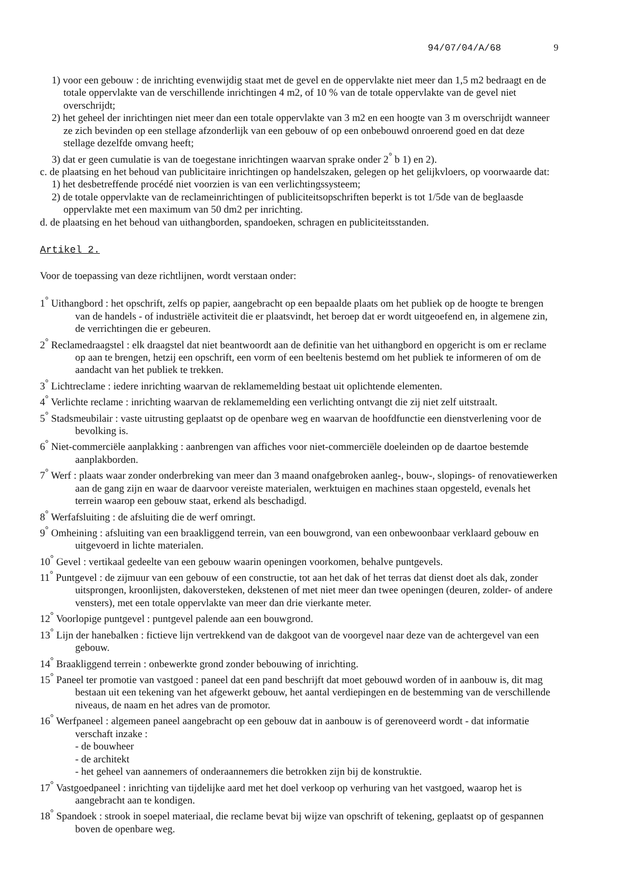94/07/04/A/68 9
1) voor een gebouw : de inrichting evenwijdig staat met de gevel en de oppervlakte niet meer dan 1,5 m2 bedraagt en de totale oppervlakte van de verschillende inrichtingen 4 m2, of 10 % van de totale oppervlakte van de gevel niet overschrijdt;
2) het geheel der inrichtingen niet meer dan een totale oppervlakte van 3 m2 en een hoogte van 3 m overschrijdt wanneer ze zich bevinden op een stellage afzonderlijk van een gebouw of op een onbebouwd onroerend goed en dat deze stellage dezelfde omvang heeft;
3) dat er geen cumulatie is van de toegestane inrichtingen waarvan sprake onder 2<sup>°</sup> b 1) en 2).
c. de plaatsing en het behoud van publicitaire inrichtingen op handelszaken, gelegen op het gelijkvloers, op voorwaarde dat:
1) het desbetreffende procédé niet voorzien is van een verlichtingssysteem;
2) de totale oppervlakte van de reclameinrichtingen of publiciteitsopschriften beperkt is tot 1/5de van de beglaasde oppervlakte met een maximum van 50 dm2 per inrichting.
d. de plaatsing en het behoud van uithangborden, spandoeken, schragen en publiciteitsstanden.
Artikel 2.
Voor de toepassing van deze richtlijnen, wordt verstaan onder:
1<sup>°</sup> Uithangbord : het opschrift, zelfs op papier, aangebracht op een bepaalde plaats om het publiek op de hoogte te brengen van de handels - of industriële activiteit die er plaatsvindt, het beroep dat er wordt uitgeoefend en, in algemene zin, de verrichtingen die er gebeuren.
2<sup>°</sup> Reclamedraagstel : elk draagstel dat niet beantwoordt aan de definitie van het uithangbord en opgericht is om er reclame op aan te brengen, hetzij een opschrift, een vorm of een beeltenis bestemd om het publiek te informeren of om de aandacht van het publiek te trekken.
3<sup>°</sup> Lichtreclame : iedere inrichting waarvan de reklamemelding bestaat uit oplichtende elementen.
4<sup>°</sup> Verlichte reclame : inrichting waarvan de reklamemelding een verlichting ontvangt die zij niet zelf uitstraalt.
5<sup>°</sup> Stadsmeubilair : vaste uitrusting geplaatst op de openbare weg en waarvan de hoofdfunctie een dienstverlening voor de bevolking is.
6<sup>°</sup> Niet-commerciële aanplakking : aanbrengen van affiches voor niet-commerciële doeleinden op de daartoe bestemde aanplakborden.
7<sup>°</sup> Werf : plaats waar zonder onderbreking van meer dan 3 maand onafgebroken aanleg-, bouw-, slopings- of renovatiewerken aan de gang zijn en waar de daarvoor vereiste materialen, werktuigen en machines staan opgesteld, evenals het terrein waarop een gebouw staat, erkend als beschadigd.
8<sup>°</sup> Werfafsluiting : de afsluiting die de werf omringt.
9<sup>°</sup> Omheining : afsluiting van een braakliggend terrein, van een bouwgrond, van een onbewoonbaar verklaard gebouw en uitgevoerd in lichte materialen.
10<sup>°</sup> Gevel : vertikaal gedeelte van een gebouw waarin openingen voorkomen, behalve puntgevels.
11<sup>°</sup> Puntgevel : de zijmuur van een gebouw of een constructie, tot aan het dak of het terras dat dienst doet als dak, zonder uitsprongen, kroonlijsten, dakoversteken, dekstenen of met niet meer dan twee openingen (deuren, zolder- of andere vensters), met een totale oppervlakte van meer dan drie vierkante meter.
12<sup>°</sup> Voorlopige puntgevel : puntgevel palende aan een bouwgrond.
13<sup>°</sup> Lijn der hanebalken : fictieve lijn vertrekkend van de dakgoot van de voorgevel naar deze van de achtergevel van een gebouw.
14<sup>°</sup> Braakliggend terrein : onbewerkte grond zonder bebouwing of inrichting.
15<sup>°</sup> Paneel ter promotie van vastgoed : paneel dat een pand beschrijft dat moet gebouwd worden of in aanbouw is, dit mag bestaan uit een tekening van het afgewerkt gebouw, het aantal verdiepingen en de bestemming van de verschillende niveaus, de naam en het adres van de promotor.
16<sup>°</sup> Werfpaneel : algemeen paneel aangebracht op een gebouw dat in aanbouw is of gerenoveerd wordt - dat informatie verschaft inzake :
- de bouwheer
- de architekt
- het geheel van aannemers of onderaannemers die betrokken zijn bij de konstruktie.
17<sup>°</sup> Vastgoedpaneel : inrichting van tijdelijke aard met het doel verkoop op verhuring van het vastgoed, waarop het is aangebracht aan te kondigen.
18<sup>°</sup> Spandoek : strook in soepel materiaal, die reclame bevat bij wijze van opschrift of tekening, geplaatst op of gespannen boven de openbare weg.